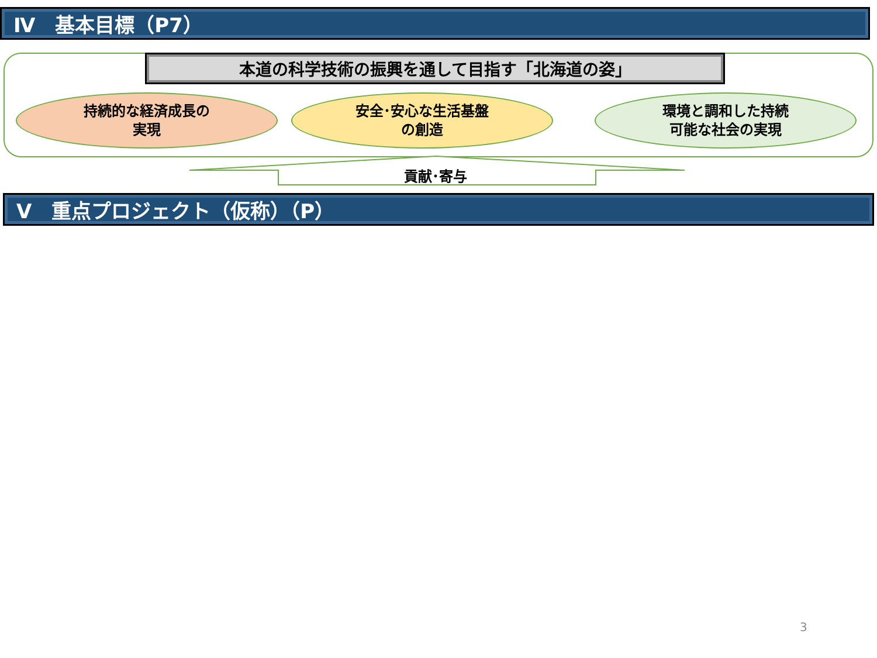Ⅳ　基本目標（P7）
本道の科学技術の振興を通して目指す「北海道の姿」
持続的な経済成長の
実現
安全･安心な生活基盤
の創造
環境と調和した持続
可能な社会の実現
貢献･寄与
Ⅴ　重点プロジェクト（仮称）（P）
3